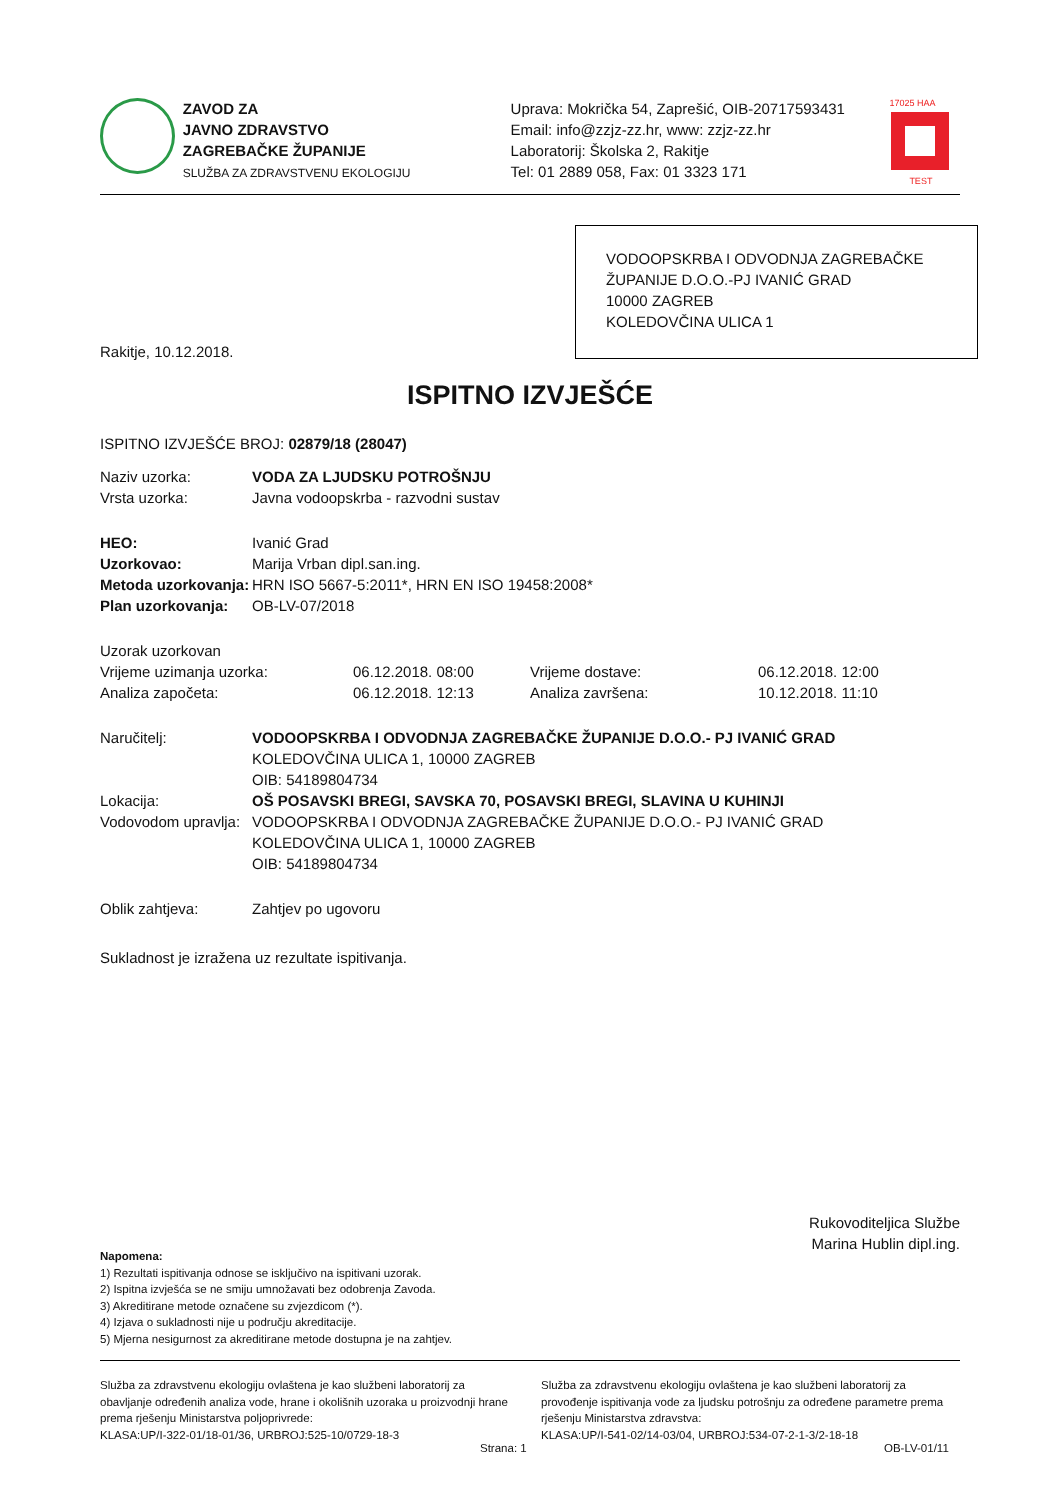ZAVOD ZA
JAVNO ZDRAVSTVO
ZAGREBAČKE ŽUPANIJE
SLUŽBA ZA ZDRAVSTVENU EKOLOGIJU
Uprava: Mokrička 54, Zaprešić, OIB-20717593431
Email: info@zzjz-zz.hr, www: zzjz-zz.hr
Laboratorij: Školska 2, Rakitje
Tel: 01 2889 058, Fax: 01 3323 171
17025 HAA
TEST
VODOOPSKRBA I ODVODNJA ZAGREBAČKE ŽUPANIJE D.O.O.-PJ IVANIĆ GRAD
10000 ZAGREB
KOLEDOVČINA ULICA 1
Rakitje, 10.12.2018.
ISPITNO IZVJEŠĆE
ISPITNO IZVJEŠĆE BROJ: 02879/18 (28047)
| Naziv uzorka: | VODA ZA LJUDSKU POTROŠNJU |
| Vrsta uzorka: | Javna vodoopskrba - razvodni sustav |
| HEO: | Ivanić Grad |
| Uzorkovao: | Marija Vrban dipl.san.ing. |
| Metoda uzorkovanja: | HRN ISO 5667-5:2011*, HRN EN ISO 19458:2008* |
| Plan uzorkovanja: | OB-LV-07/2018 |
| Uzorak uzorkovan | | | |
| Vrijeme uzimanja uzorka: | 06.12.2018. 08:00 | Vrijeme dostave: | 06.12.2018. 12:00 |
| Analiza započeta: | 06.12.2018. 12:13 | Analiza završena: | 10.12.2018. 11:10 |
| Naručitelj: | VODOOPSKRBA I ODVODNJA ZAGREBAČKE ŽUPANIJE D.O.O.- PJ IVANIĆ GRAD KOLEDOVČINA ULICA 1, 10000 ZAGREB OIB: 54189804734 |
| Lokacija: | OŠ POSAVSKI BREGI, SAVSKA 70, POSAVSKI BREGI, SLAVINA U KUHINJI |
| Vodovodom upravlja: | VODOOPSKRBA I ODVODNJA ZAGREBAČKE ŽUPANIJE D.O.O.- PJ IVANIĆ GRAD KOLEDOVČINA ULICA 1, 10000 ZAGREB OIB: 54189804734 |
| Oblik zahtjeva: | Zahtjev po ugovoru |
Sukladnost je izražena uz rezultate ispitivanja.
Rukovoditeljica Službe
Marina Hublin dipl.ing.
Napomena:
1) Rezultati ispitivanja odnose se isključivo na ispitivani uzorak.
2) Ispitna izvješća se ne smiju umnožavati bez odobrenja Zavoda.
3) Akreditirane metode označene su zvjezdicom (*).
4) Izjava o sukladnosti nije u području akreditacije.
5) Mjerna nesigurnost za akreditirane metode dostupna je na zahtjev.
Služba za zdravstvenu ekologiju ovlaštena je kao službeni laboratorij za obavljanje određenih analiza vode, hrane i okolišnih uzoraka u proizvodnji hrane prema rješenju Ministarstva poljoprivrede:
KLASA:UP/I-322-01/18-01/36, URBROJ:525-10/0729-18-3
Služba za zdravstvenu ekologiju ovlaštena je kao službeni laboratorij za provođenje ispitivanja vode za ljudsku potrošnju za određene parametre prema rješenju Ministarstva zdravstva:
KLASA:UP/I-541-02/14-03/04, URBROJ:534-07-2-1-3/2-18-18
Strana: 1 OB-LV-01/11